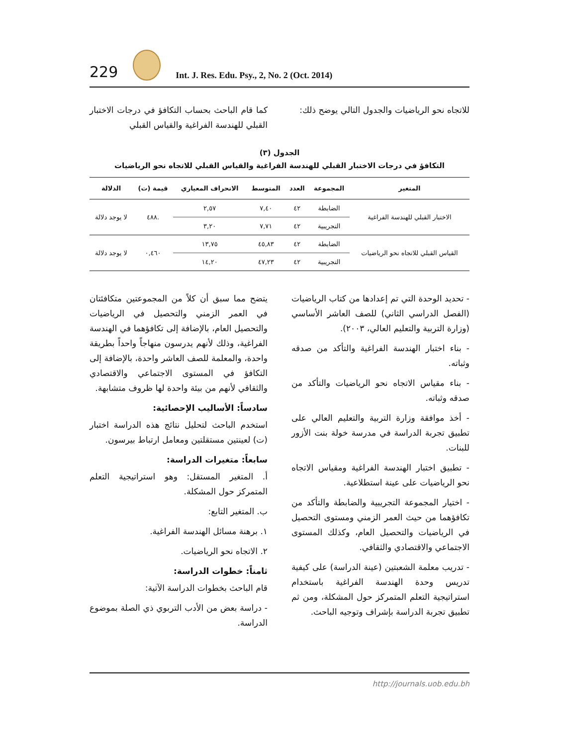229
Int. J. Res. Edu. Psy., 2, No. 2 (Oct. 2014)
كما قام الباحث بحساب التكافؤ في درجات الاختبار القبلي للهندسة الفراغية والقياس القبلي
للاتجاه نحو الرياضيات والجدول التالي يوضح ذلك:
الجدول (٣)
التكافؤ في درجات الاختبار القبلي للهندسة الفراغية والقياس القبلي للاتجاه نحو الرياضيات
| المتغير | المجموعة | العدد | المتوسط | الانحراف المعياري | قيمة (ت) | الدلالة |
| --- | --- | --- | --- | --- | --- | --- |
| الاختبار القبلي للهندسة الفراغية | الضابطة | ٤٢ | ٧,٤٠ | ٢,٥٧ | .٤٨٨ | لا يوجد دلالة |
| | التجريبية | ٤٢ | ٧,٧١ | ٣,٢٠ | | |
| القياس القبلي للاتجاه نحو الرياضيات | الضابطة | ٤٢ | ٤٥,٨٣ | ١٣,٧٥ | ٠,٤٦٠ | لا يوجد دلالة |
| | التجريبية | ٤٢ | ٤٧,٢٣ | ١٤,٢٠ | | |
يتضح مما سبق أن كلاً من المجموعتين متكافئتان في العمر الزمني والتحصيل في الرياضيات والتحصيل العام، بالإضافة إلى تكافؤهما في الهندسة الفراغية، وذلك لأنهم يدرسون منهاجاً واحداً بطريقة واحدة، والمعلمة للصف العاشر واحدة، بالإضافة إلى التكافؤ في المستوى الاجتماعي والاقتصادي والثقافي لأنهم من بيئة واحدة لها ظروف متشابهة.
سادساً: الأساليب الإحصائية:
استخدم الباحث لتحليل نتائج هذه الدراسة اختبار (ت) لعينتين مستقلتين ومعامل ارتباط بيرسون.
سابعاً: متغيرات الدراسة:
أ. المتغير المستقل: وهو استراتيجية التعلم المتمركز حول المشكلة.
ب. المتغير التابع:
١. برهنة مسائل الهندسة الفراغية.
٢. الاتجاه نحو الرياضيات.
ثامناً: خطوات الدراسة:
قام الباحث بخطوات الدراسة الآتية:
- دراسة بعض من الأدب التربوي ذي الصلة بموضوع الدراسة.
- تحديد الوحدة التي تم إعدادها من كتاب الرياضيات (الفصل الدراسي الثاني) للصف العاشر الأساسي (وزارة التربية والتعليم العالي، ٢٠٠٣).
- بناء اختبار الهندسة الفراغية والتأكد من صدقه وثباته.
- بناء مقياس الاتجاه نحو الرياضيات والتأكد من صدقه وثباته.
- أخذ موافقة وزارة التربية والتعليم العالي على تطبيق تجربة الدراسة في مدرسة خولة بنت الأزور للبنات.
- تطبيق اختبار الهندسة الفراغية ومقياس الاتجاه نحو الرياضيات على عينة استطلاعية.
- اختيار المجموعة التجريبية والضابطة والتأكد من تكافؤهما من حيث العمر الزمني ومستوى التحصيل في الرياضيات والتحصيل العام، وكذلك المستوى الاجتماعي والاقتصادي والثقافي.
- تدريب معلمة الشعبتين (عينة الدراسة) على كيفية تدريس وحدة الهندسة الفراغية باستخدام استراتيجية التعلم المتمركز حول المشكلة، ومن ثم تطبيق تجربة الدراسة بإشراف وتوجيه الباحث.
http://journals.uob.edu.bh